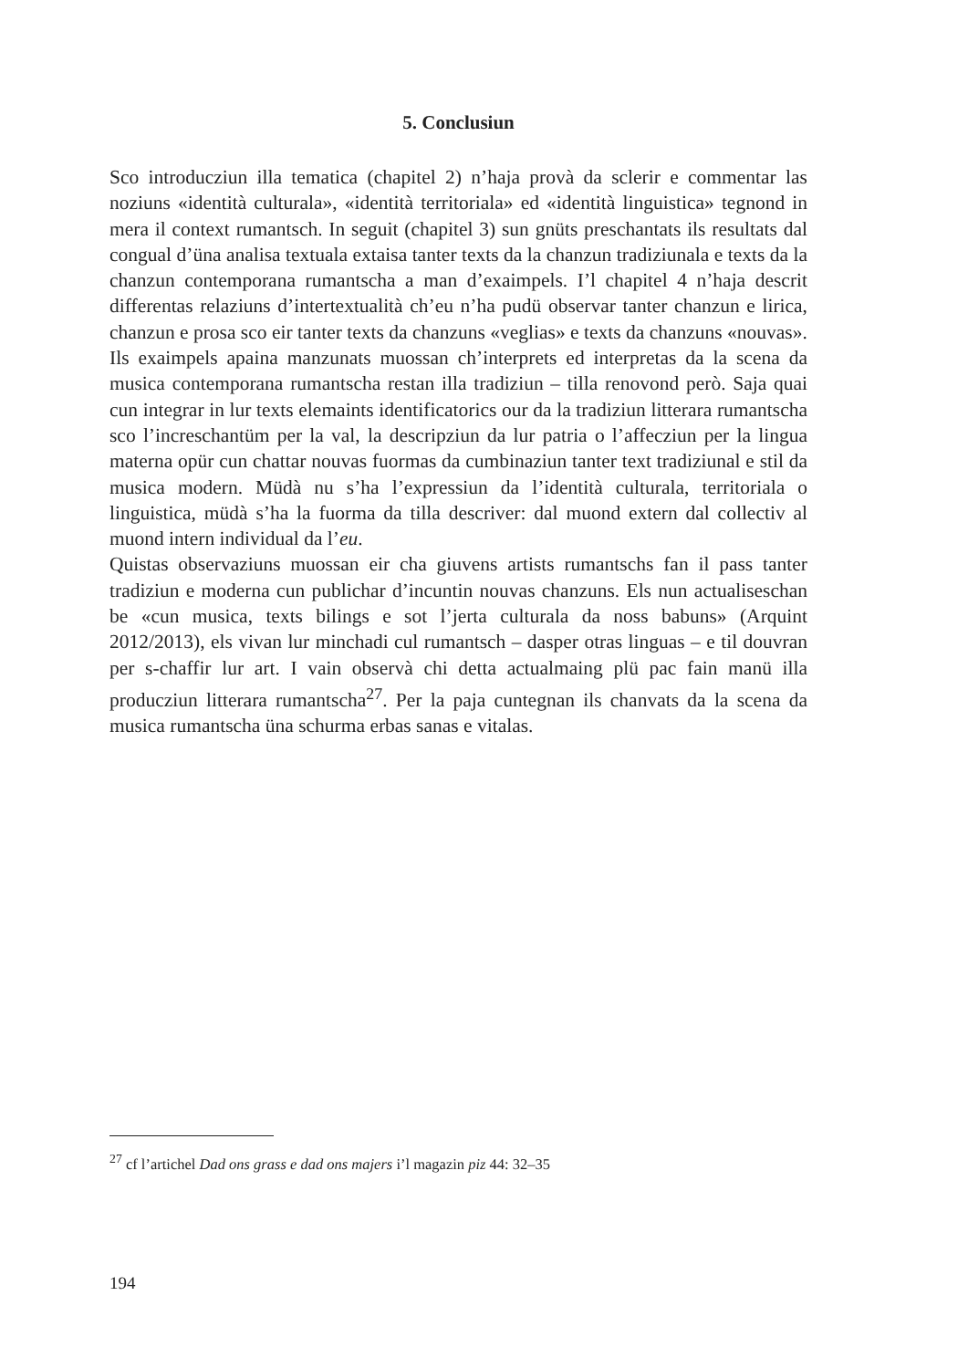5. Conclusiun
Sco introducziun illa tematica (chapitel 2) n’haja provà da sclerir e commentar las noziuns «identità culturala», «identità territoriala» ed «identità linguistica» tegnond in mera il context rumantsch. In seguit (chapitel 3) sun gnüts preschantats ils resultats dal congual d’üna analisa textuala extaisa tanter texts da la chanzun tradiziunala e texts da la chanzun contemporana rumantscha a man d’exaimpels. I’l chapitel 4 n’haja descrit differentas relaziuns d’intertextualità ch’eu n’ha pudü observar tanter chanzun e lirica, chanzun e prosa sco eir tanter texts da chanzuns «veglias» e texts da chanzuns «nouvas».
Ils exaimpels apaina manzunats muossan ch’interprets ed interpretas da la scena da musica contemporana rumantscha restan illa tradiziun – tilla renovond però. Saja quai cun integrar in lur texts elemaints identificatorics our da la tradiziun litterara rumantscha sco l’increschantüm per la val, la descripziun da lur patria o l’affecziun per la lingua materna opür cun chattar nouvas fuormas da cumbinaziun tanter text tradiziunal e stil da musica modern. Müdà nu s’ha l’expressiun da l’identità culturala, territoriala o linguistica, müdà s’ha la fuorma da tilla descriver: dal muond extern dal collectiv al muond intern individual da l’eu.
Quistas observaziuns muossan eir cha giuvens artists rumantschs fan il pass tanter tradiziun e moderna cun publichar d’incuntin nouvas chanzuns. Els nun actualiseschan be «cun musica, texts bilings e sot l’jerta culturala da noss babuns» (Arquint 2012/2013), els vivan lur minchadi cul rumantsch – dasper otras linguas – e til douvran per s-chaffir lur art. I vain observà chi detta actualmaing plü pac fain manü illa producziun litterara rumantscha<sup>27</sup>. Per la paja cuntegnan ils chanvats da la scena da musica rumantscha üna schurma erbas sanas e vitalas.
<sup>27</sup> cf l’artichel Dad ons grass e dad ons majers i’l magazin piz 44: 32–35
194